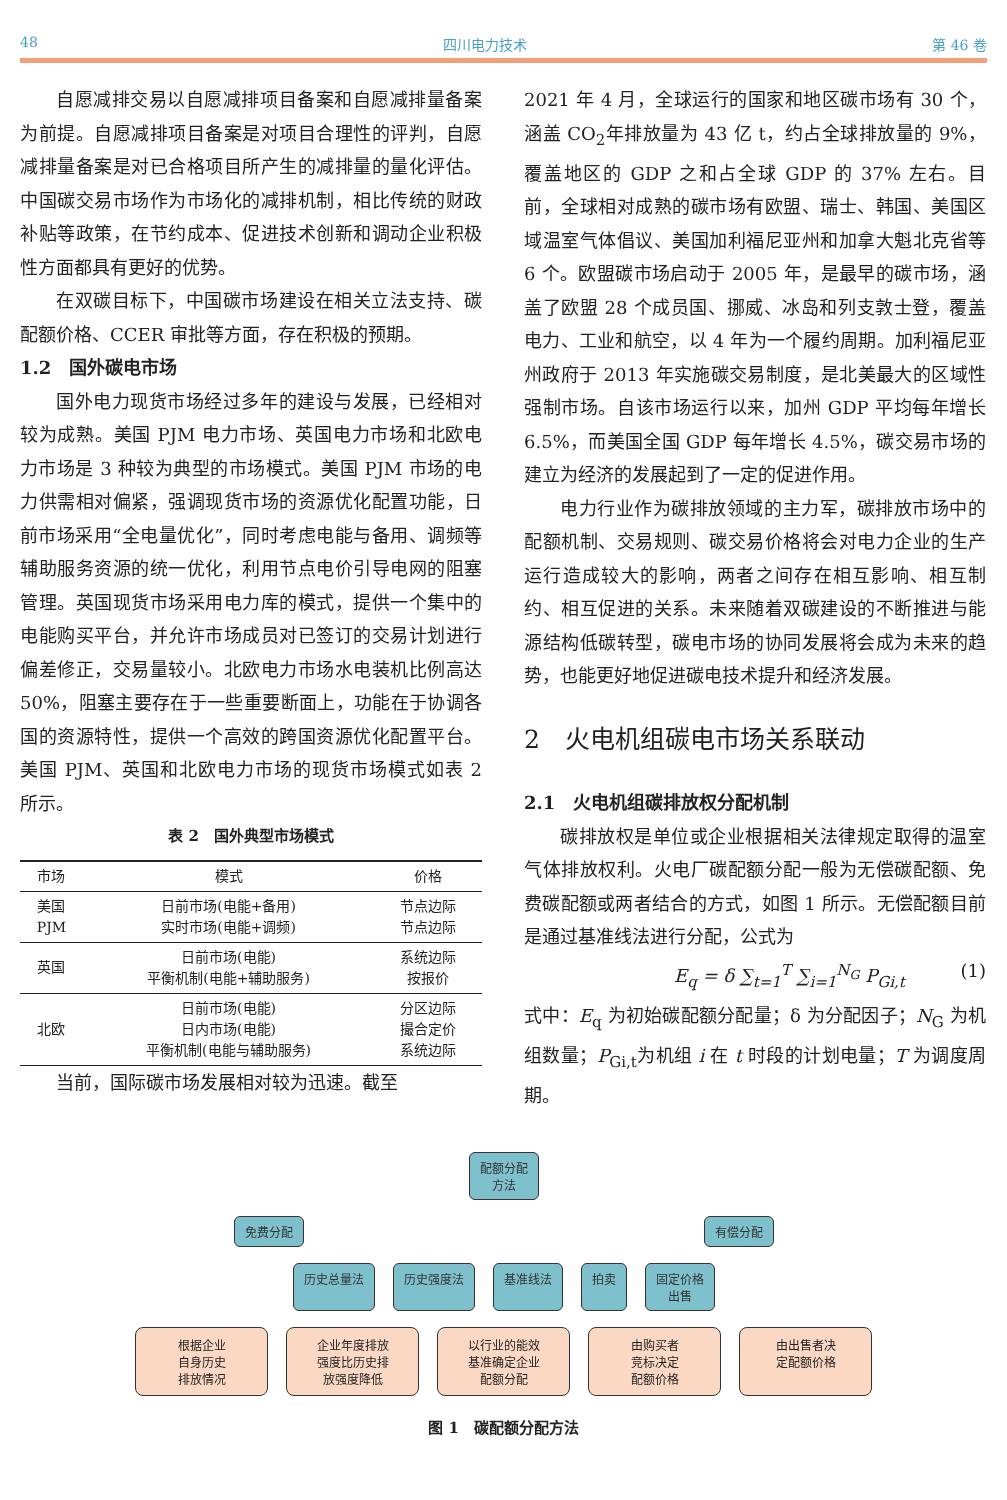48 四川电力技术 第 46 卷
自愿减排交易以自愿减排项目备案和自愿减排量备案为前提。自愿减排项目备案是对项目合理性的评判，自愿减排量备案是对已合格项目所产生的减排量的量化评估。中国碳交易市场作为市场化的减排机制，相比传统的财政补贴等政策，在节约成本、促进技术创新和调动企业积极性方面都具有更好的优势。
在双碳目标下，中国碳市场建设在相关立法支持、碳配额价格、CCER 审批等方面，存在积极的预期。
1.2　国外碳电市场
国外电力现货市场经过多年的建设与发展，已经相对较为成熟。美国 PJM 电力市场、英国电力市场和北欧电力市场是 3 种较为典型的市场模式。美国 PJM 市场的电力供需相对偏紧，强调现货市场的资源优化配置功能，日前市场采用“全电量优化”，同时考虑电能与备用、调频等辅助服务资源的统一优化，利用节点电价引导电网的阻塞管理。英国现货市场采用电力库的模式，提供一个集中的电能购买平台，并允许市场成员对已签订的交易计划进行偏差修正，交易量较小。北欧电力市场水电装机比例高达 50%，阻塞主要存在于一些重要断面上，功能在于协调各国的资源特性，提供一个高效的跨国资源优化配置平台。美国 PJM、英国和北欧电力市场的现货市场模式如表 2 所示。
表 2　国外典型市场模式
| 市场 | 模式 | 价格 |
| --- | --- | --- |
| 美国 PJM | 日前市场(电能+备用) 实时市场(电能+调频) | 节点边际 节点边际 |
| 英国 | 日前市场(电能) 平衡机制(电能+辅助服务) | 系统边际 按报价 |
| 北欧 | 日前市场(电能) 日内市场(电能) 平衡机制(电能与辅助服务) | 分区边际 撮合定价 系统边际 |
当前，国际碳市场发展相对较为迅速。截至
2021 年 4 月，全球运行的国家和地区碳市场有 30 个，涵盖 CO<sub>2</sub>年排放量为 43 亿 t，约占全球排放量的 9%，覆盖地区的 GDP 之和占全球 GDP 的 37% 左右。目前，全球相对成熟的碳市场有欧盟、瑞士、韩国、美国区域温室气体倡议、美国加利福尼亚州和加拿大魁北克省等 6 个。欧盟碳市场启动于 2005 年，是最早的碳市场，涵盖了欧盟 28 个成员国、挪威、冰岛和列支敦士登，覆盖电力、工业和航空，以 4 年为一个履约周期。加利福尼亚州政府于 2013 年实施碳交易制度，是北美最大的区域性强制市场。自该市场运行以来，加州 GDP 平均每年增长 6.5%，而美国全国 GDP 每年增长 4.5%，碳交易市场的建立为经济的发展起到了一定的促进作用。
电力行业作为碳排放领域的主力军，碳排放市场中的配额机制、交易规则、碳交易价格将会对电力企业的生产运行造成较大的影响，两者之间存在相互影响、相互制约、相互促进的关系。未来随着双碳建设的不断推进与能源结构低碳转型，碳电市场的协同发展将会成为未来的趋势，也能更好地促进碳电技术提升和经济发展。
2　火电机组碳电市场关系联动
2.1　火电机组碳排放权分配机制
碳排放权是单位或企业根据相关法律规定取得的温室气体排放权利。火电厂碳配额分配一般为无偿碳配额、免费碳配额或两者结合的方式，如图 1 所示。无偿配额目前是通过基准线法进行分配，公式为
E<sub>q</sub> = δ ∑<sub>t=1</sub><sup>T</sup> ∑<sub>i=1</sub><sup>N<sub>G</sub></sup> P<sub>Gi,t</sub> (1)
式中：E<sub>q</sub> 为初始碳配额分配量；δ 为分配因子；N<sub>G</sub> 为机组数量；P<sub>Gi,t</sub>为机组 i 在 t 时段的计划电量；T 为调度周期。
配额分配
方法
免费分配 有偿分配
历史总量法 历史强度法 基准线法 拍卖 固定价格
出售
根据企业
自身历史
排放情况 企业年度排放
强度比历史排
放强度降低 以行业的能效
基准确定企业
配额分配 由购买者
竞标决定
配额价格 由出售者决
定配额价格
图 1　碳配额分配方法